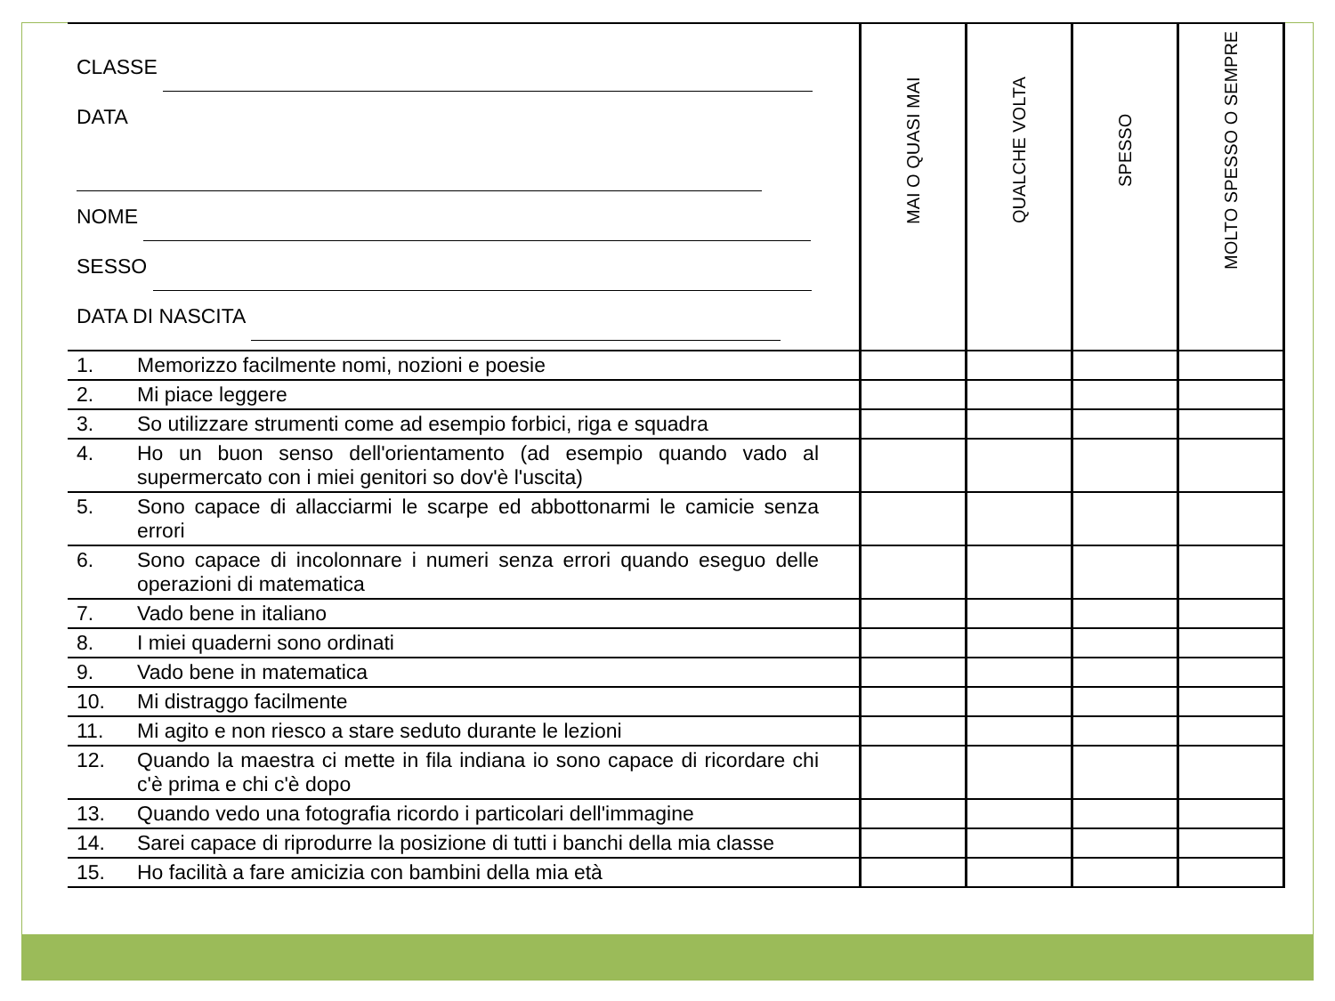| CLASSE DATA NOME SESSO DATA DI NASCITA | | MAI O QUASI MAI | QUALCHE VOLTA | SPESSO | MOLTO SPESSO O SEMPRE |
| 1. | Memorizzo facilmente nomi, nozioni e poesie | | | | |
| 2. | Mi piace leggere | | | | |
| 3. | So utilizzare strumenti come ad esempio forbici, riga e squadra | | | | |
| 4. | Ho un buon senso dell'orientamento (ad esempio quando vado al supermercato con i miei genitori so dov'è l'uscita) | | | | |
| 5. | Sono capace di allacciarmi le scarpe ed abbottonarmi le camicie senza errori | | | | |
| 6. | Sono capace di incolonnare i numeri senza errori quando eseguo delle operazioni di matematica | | | | |
| 7. | Vado bene in italiano | | | | |
| 8. | I miei quaderni sono ordinati | | | | |
| 9. | Vado bene in matematica | | | | |
| 10. | Mi distraggo facilmente | | | | |
| 11. | Mi agito e non riesco a stare seduto durante le lezioni | | | | |
| 12. | Quando la maestra ci mette in fila indiana io sono capace di ricordare chi c'è prima e chi c'è dopo | | | | |
| 13. | Quando vedo una fotografia ricordo i particolari dell'immagine | | | | |
| 14. | Sarei capace di riprodurre la posizione di tutti i banchi della mia classe | | | | |
| 15. | Ho facilità a fare amicizia con bambini della mia età | | | | |